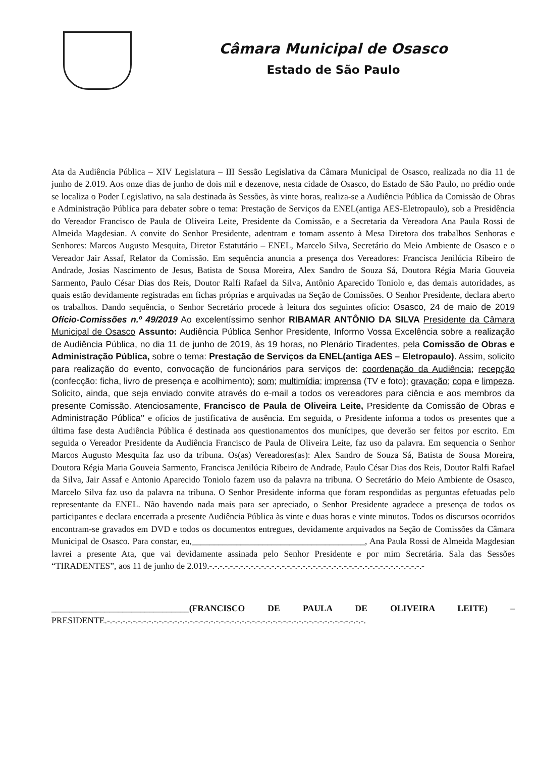Câmara Municipal de Osasco
Estado de São Paulo
Ata da Audiência Pública – XIV Legislatura – III Sessão Legislativa da Câmara Municipal de Osasco, realizada no dia 11 de junho de 2.019. Aos onze dias de junho de dois mil e dezenove, nesta cidade de Osasco, do Estado de São Paulo, no prédio onde se localiza o Poder Legislativo, na sala destinada às Sessões, às vinte horas, realiza-se a Audiência Pública da Comissão de Obras e Administração Pública para debater sobre o tema: Prestação de Serviços da ENEL(antiga AES-Eletropaulo), sob a Presidência do Vereador Francisco de Paula de Oliveira Leite, Presidente da Comissão, e a Secretaria da Vereadora Ana Paula Rossi de Almeida Magdesian. A convite do Senhor Presidente, adentram e tomam assento à Mesa Diretora dos trabalhos Senhoras e Senhores: Marcos Augusto Mesquita, Diretor Estatutário – ENEL, Marcelo Silva, Secretário do Meio Ambiente de Osasco e o Vereador Jair Assaf, Relator da Comissão. Em sequência anuncia a presença dos Vereadores: Francisca Jenilúcia Ribeiro de Andrade, Josias Nascimento de Jesus, Batista de Sousa Moreira, Alex Sandro de Souza Sá, Doutora Régia Maria Gouveia Sarmento, Paulo César Dias dos Reis, Doutor Ralfi Rafael da Silva, Antônio Aparecido Toniolo e, das demais autoridades, as quais estão devidamente registradas em fichas próprias e arquivadas na Seção de Comissões. O Senhor Presidente, declara aberto os trabalhos. Dando sequência, o Senhor Secretário procede à leitura dos seguintes ofício: Osasco, 24 de maio de 2019 Ofício-Comissões n.º 49/2019 Ao excelentíssimo senhor RIBAMAR ANTÔNIO DA SILVA Presidente da Câmara Municipal de Osasco Assunto: Audiência Pública Senhor Presidente, Informo Vossa Excelência sobre a realização de Audiência Pública, no dia 11 de junho de 2019, às 19 horas, no Plenário Tiradentes, pela Comissão de Obras e Administração Pública, sobre o tema: Prestação de Serviços da ENEL(antiga AES – Eletropaulo). Assim, solicito para realização do evento, convocação de funcionários para serviços de: coordenação da Audiência; recepção (confecção: ficha, livro de presença e acolhimento); som; multimídia; imprensa (TV e foto); gravação; copa e limpeza. Solicito, ainda, que seja enviado convite através do e-mail a todos os vereadores para ciência e aos membros da presente Comissão. Atenciosamente, Francisco de Paula de Oliveira Leite, Presidente da Comissão de Obras e Administração Pública” e ofícios de justificativa de ausência. Em seguida, o Presidente informa a todos os presentes que a última fase desta Audiência Pública é destinada aos questionamentos dos munícipes, que deverão ser feitos por escrito. Em seguida o Vereador Presidente da Audiência Francisco de Paula de Oliveira Leite, faz uso da palavra. Em sequencia o Senhor Marcos Augusto Mesquita faz uso da tribuna. Os(as) Vereadores(as): Alex Sandro de Souza Sá, Batista de Sousa Moreira, Doutora Régia Maria Gouveia Sarmento, Francisca Jenilúcia Ribeiro de Andrade, Paulo César Dias dos Reis, Doutor Ralfi Rafael da Silva, Jair Assaf e Antonio Aparecido Toniolo fazem uso da palavra na tribuna. O Secretário do Meio Ambiente de Osasco, Marcelo Silva faz uso da palavra na tribuna. O Senhor Presidente informa que foram respondidas as perguntas efetuadas pelo representante da ENEL. Não havendo nada mais para ser apreciado, o Senhor Presidente agradece a presença de todos os participantes e declara encerrada a presente Audiência Pública às vinte e duas horas e vinte minutos. Todos os discursos ocorridos encontram-se gravados em DVD e todos os documentos entregues, devidamente arquivados na Seção de Comissões da Câmara Municipal de Osasco. Para constar, eu,_______________________________________, Ana Paula Rossi de Almeida Magdesian lavrei a presente Ata, que vai devidamente assinada pelo Senhor Presidente e por mim Secretária. Sala das Sessões “TIRADENTES”, aos 11 de junho de 2.019.-.-.-.-.-.-.-.-.-.-.-.-.-.-.-.-.-.-.-.-.-.-.-.-.-.-.-.-.-.-.-.-.-.-.-.-.-.-.-.-.-.-
_______________________________(FRANCISCO DE PAULA DE OLIVEIRA LEITE) – PRESIDENTE.-.-.-.-.-.-.-.-.-.-.-.-.-.-.-.-.-.-.-.-.-.-.-.-.-.-.-.-.-.-.-.-.-.-.-.-.-.-.-.-.-.-.-.-.-.-.-.-.-.-.